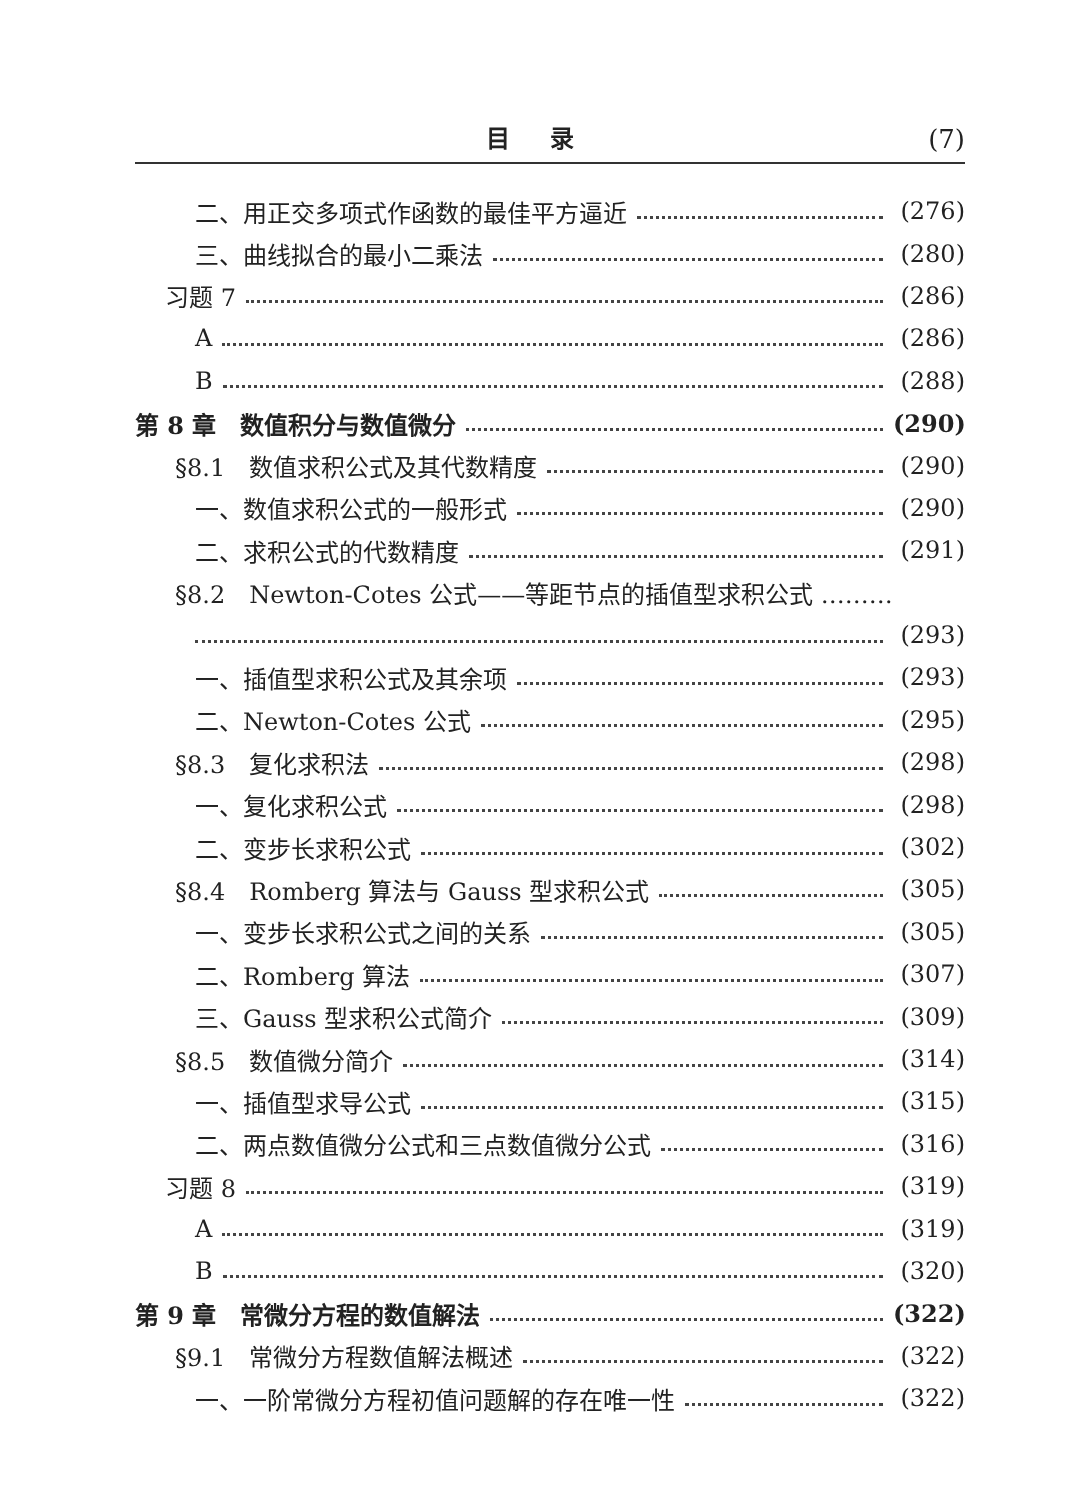目录 (7)
二、用正交多项式作函数的最佳平方逼近 (276)
三、曲线拟合的最小二乘法 (280)
习题 7 (286)
A (286)
B (288)
第 8 章　数值积分与数值微分 (290)
§8.1　数值求积公式及其代数精度 (290)
一、数值求积公式的一般形式 (290)
二、求积公式的代数精度 (291)
§8.2　Newton-Cotes 公式——等距节点的插值型求积公式 ………
(293)
一、插值型求积公式及其余项 (293)
二、Newton-Cotes 公式 (295)
§8.3　复化求积法 (298)
一、复化求积公式 (298)
二、变步长求积公式 (302)
§8.4　Romberg 算法与 Gauss 型求积公式 (305)
一、变步长求积公式之间的关系 (305)
二、Romberg 算法 (307)
三、Gauss 型求积公式简介 (309)
§8.5　数值微分简介 (314)
一、插值型求导公式 (315)
二、两点数值微分公式和三点数值微分公式 (316)
习题 8 (319)
A (319)
B (320)
第 9 章　常微分方程的数值解法 (322)
§9.1　常微分方程数值解法概述 (322)
一、一阶常微分方程初值问题解的存在唯一性 (322)